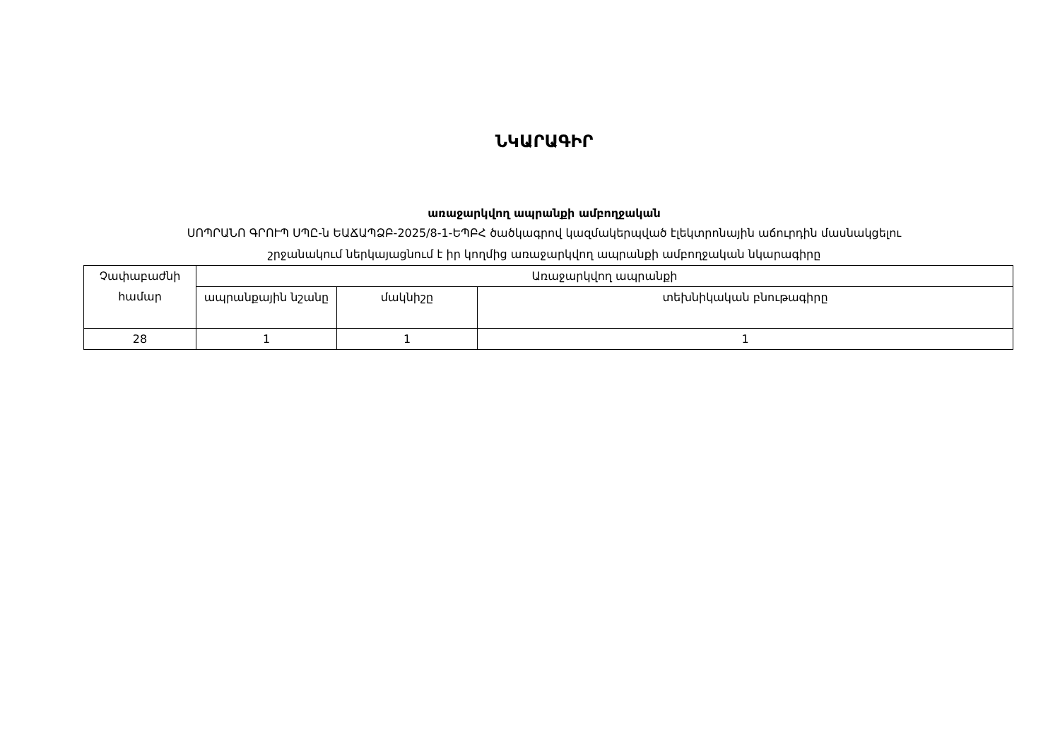ՆԿԱՐԱԳԻՐ
առաջարկվող ապրանքի ամբողջական
ՍՈՊՐԱՆՈ ԳՐՈՒՊ ՍՊԸ-ն ԵԱՃԱՊՁԲ-2025/8-1-ԵՊԲՀ ծածկագրով կազմակերպված էլեկտրոնային աճուրդին մասնակցելու
շրջանակում ներկայացնում է իր կողմից առաջարկվող ապրանքի ամբողջական նկարագիրը
| Չափաբաժնի համար | Առաջարկվող ապրանքի | | |
| --- | --- | --- | --- |
| | ապրանքային նշանը | մակնիշը | տեխնիկական բնութագիրը |
| 28 | 1 | 1 | 1 |